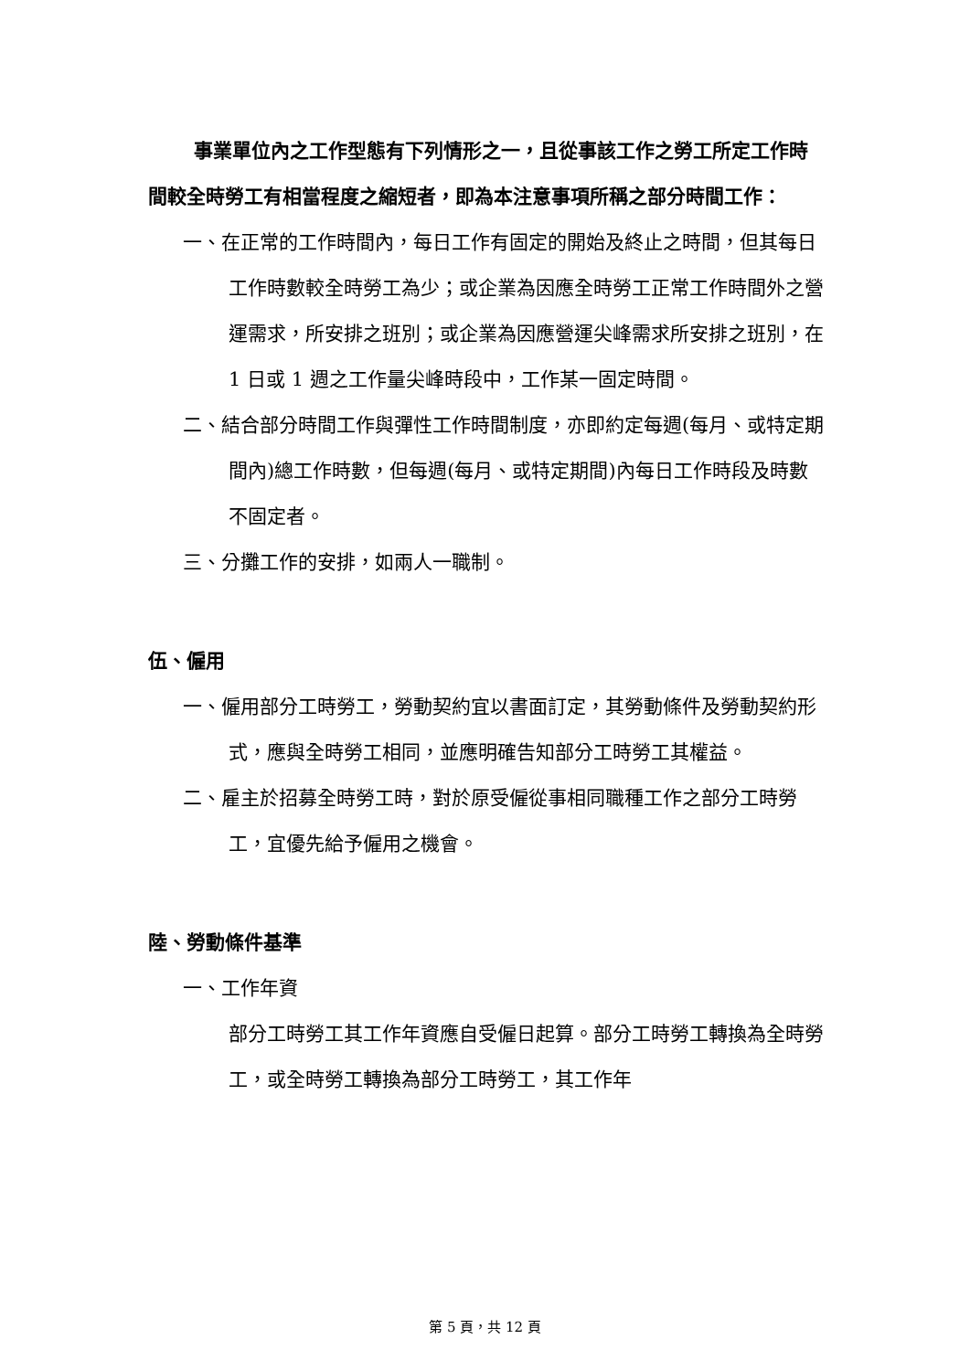事業單位內之工作型態有下列情形之一，且從事該工作之勞工所定工作時間較全時勞工有相當程度之縮短者，即為本注意事項所稱之部分時間工作：
一、在正常的工作時間內，每日工作有固定的開始及終止之時間，但其每日工作時數較全時勞工為少；或企業為因應全時勞工正常工作時間外之營運需求，所安排之班別；或企業為因應營運尖峰需求所安排之班別，在 1 日或 1 週之工作量尖峰時段中，工作某一固定時間。
二、結合部分時間工作與彈性工作時間制度，亦即約定每週(每月、或特定期間內)總工作時數，但每週(每月、或特定期間)內每日工作時段及時數不固定者。
三、分攤工作的安排，如兩人一職制。
伍、僱用
一、僱用部分工時勞工，勞動契約宜以書面訂定，其勞動條件及勞動契約形式，應與全時勞工相同，並應明確告知部分工時勞工其權益。
二、雇主於招募全時勞工時，對於原受僱從事相同職種工作之部分工時勞工，宜優先給予僱用之機會。
陸、勞動條件基準
一、工作年資
部分工時勞工其工作年資應自受僱日起算。部分工時勞工轉換為全時勞工，或全時勞工轉換為部分工時勞工，其工作年
第 5 頁，共 12 頁